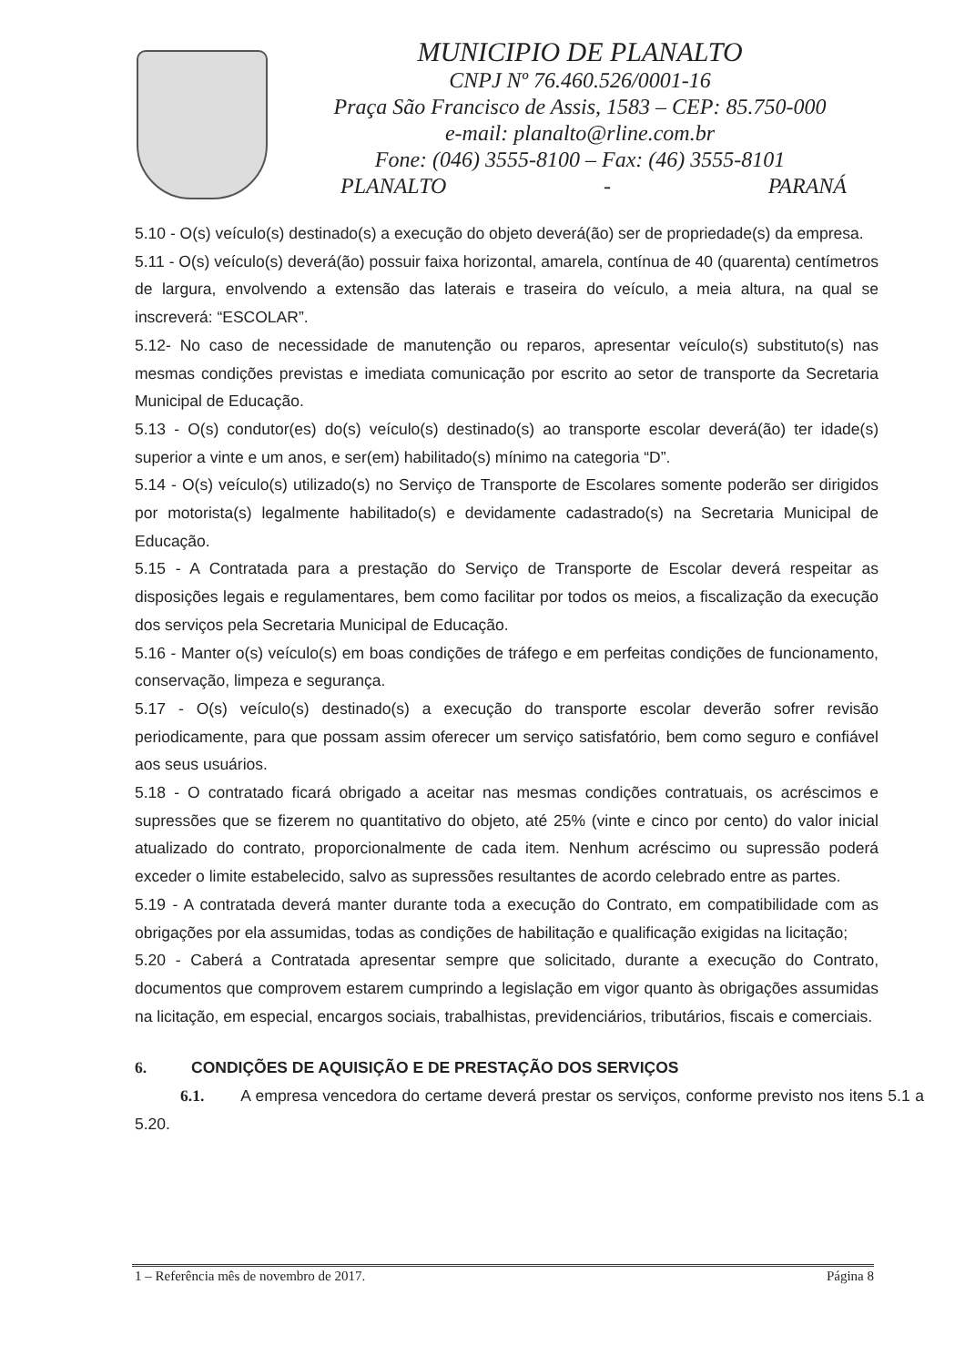MUNICIPIO DE PLANALTO
CNPJ Nº 76.460.526/0001-16
Praça São Francisco de Assis, 1583 – CEP: 85.750-000
e-mail: planalto@rline.com.br
Fone: (046) 3555-8100 – Fax: (46) 3555-8101
PLANALTO - PARANÁ
5.10 - O(s) veículo(s) destinado(s) a execução do objeto deverá(ão) ser de propriedade(s) da empresa.
5.11 - O(s) veículo(s) deverá(ão) possuir faixa horizontal, amarela, contínua de 40 (quarenta) centímetros de largura, envolvendo a extensão das laterais e traseira do veículo, a meia altura, na qual se inscreverá: “ESCOLAR”.
5.12- No caso de necessidade de manutenção ou reparos, apresentar veículo(s) substituto(s) nas mesmas condições previstas e imediata comunicação por escrito ao setor de transporte da Secretaria Municipal de Educação.
5.13 - O(s) condutor(es) do(s) veículo(s) destinado(s) ao transporte escolar deverá(ão) ter idade(s) superior a vinte e um anos, e ser(em) habilitado(s) mínimo na categoria “D”.
5.14 - O(s) veículo(s) utilizado(s) no Serviço de Transporte de Escolares somente poderão ser dirigidos por motorista(s) legalmente habilitado(s) e devidamente cadastrado(s) na Secretaria Municipal de Educação.
5.15 - A Contratada para a prestação do Serviço de Transporte de Escolar deverá respeitar as disposições legais e regulamentares, bem como facilitar por todos os meios, a fiscalização da execução dos serviços pela Secretaria Municipal de Educação.
5.16 - Manter o(s) veículo(s) em boas condições de tráfego e em perfeitas condições de funcionamento, conservação, limpeza e segurança.
5.17 - O(s) veículo(s) destinado(s) a execução do transporte escolar deverão sofrer revisão periodicamente, para que possam assim oferecer um serviço satisfatório, bem como seguro e confiável aos seus usuários.
5.18 - O contratado ficará obrigado a aceitar nas mesmas condições contratuais, os acréscimos e supressões que se fizerem no quantitativo do objeto, até 25% (vinte e cinco por cento) do valor inicial atualizado do contrato, proporcionalmente de cada item. Nenhum acréscimo ou supressão poderá exceder o limite estabelecido, salvo as supressões resultantes de acordo celebrado entre as partes.
5.19 - A contratada deverá manter durante toda a execução do Contrato, em compatibilidade com as obrigações por ela assumidas, todas as condições de habilitação e qualificação exigidas na licitação;
5.20 - Caberá a Contratada apresentar sempre que solicitado, durante a execução do Contrato, documentos que comprovem estarem cumprindo a legislação em vigor quanto às obrigações assumidas na licitação, em especial, encargos sociais, trabalhistas, previdenciários, tributários, fiscais e comerciais.
6. CONDIÇÕES DE AQUISIÇÃO E DE PRESTAÇÃO DOS SERVIÇOS
6.1. A empresa vencedora do certame deverá prestar os serviços, conforme previsto nos itens 5.1 a 5.20.
1 – Referência mês de novembro de 2017. Página 8